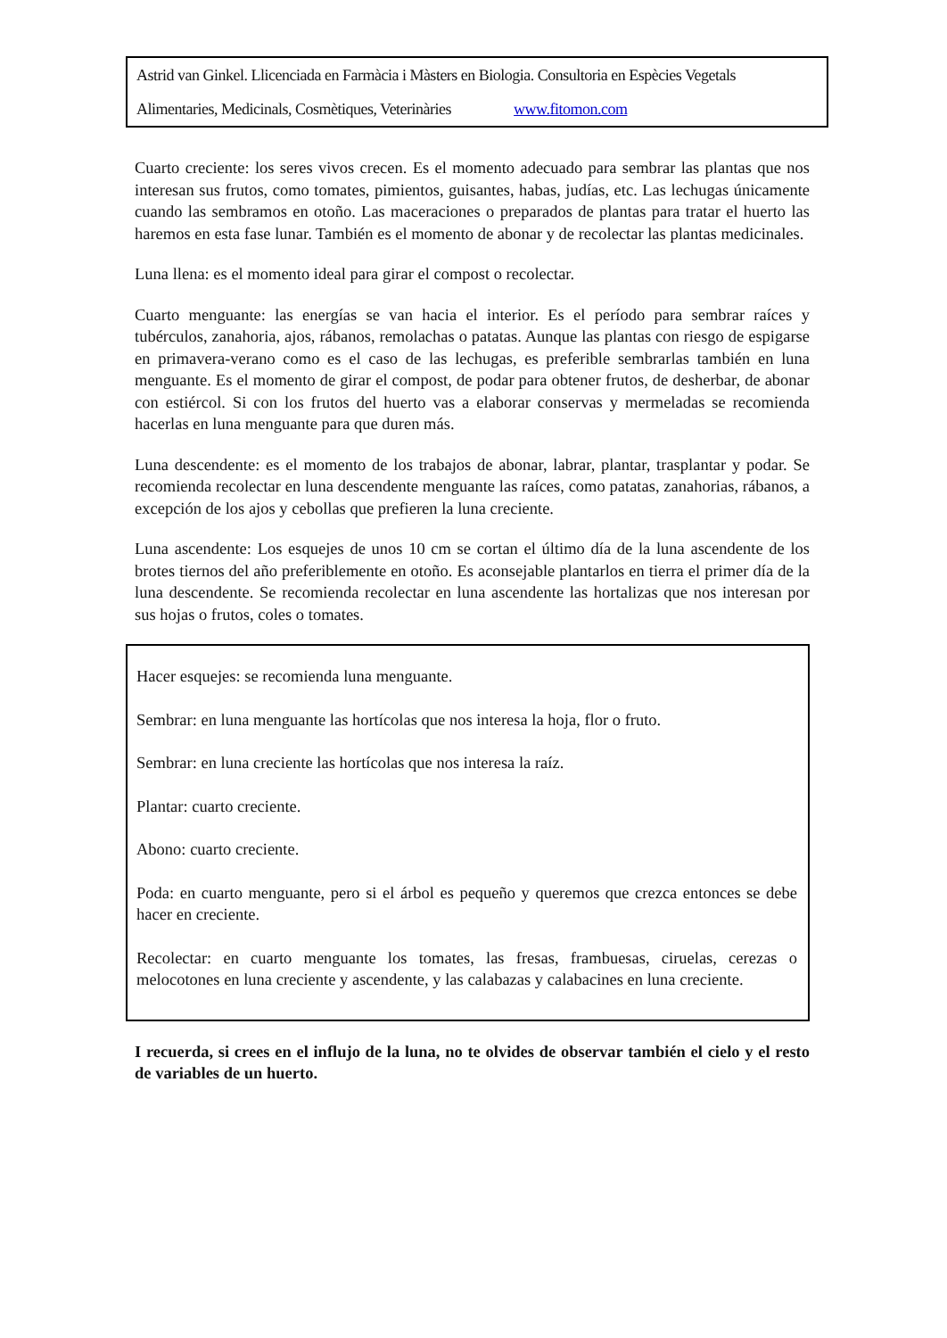Astrid van Ginkel. Llicenciada en Farmàcia i Màsters en Biologia. Consultoria en Espècies Vegetals
Alimentaries, Medicinals, Cosmètiques, Veterinàries www.fitomon.com
Cuarto creciente: los seres vivos crecen. Es el momento adecuado para sembrar las plantas que nos interesan sus frutos, como tomates, pimientos, guisantes, habas, judías, etc. Las lechugas únicamente cuando las sembramos en otoño. Las maceraciones o preparados de plantas para tratar el huerto las haremos en esta fase lunar. También es el momento de abonar y de recolectar las plantas medicinales.
Luna llena: es el momento ideal para girar el compost o recolectar.
Cuarto menguante: las energías se van hacia el interior. Es el período para sembrar raíces y tubérculos, zanahoria, ajos, rábanos, remolachas o patatas. Aunque las plantas con riesgo de espigarse en primavera-verano como es el caso de las lechugas, es preferible sembrarlas también en luna menguante. Es el momento de girar el compost, de podar para obtener frutos, de desherbar, de abonar con estiércol. Si con los frutos del huerto vas a elaborar conservas y mermeladas se recomienda hacerlas en luna menguante para que duren más.
Luna descendente: es el momento de los trabajos de abonar, labrar, plantar, trasplantar y podar. Se recomienda recolectar en luna descendente menguante las raíces, como patatas, zanahorias, rábanos, a excepción de los ajos y cebollas que prefieren la luna creciente.
Luna ascendente: Los esquejes de unos 10 cm se cortan el último día de la luna ascendente de los brotes tiernos del año preferiblemente en otoño. Es aconsejable plantarlos en tierra el primer día de la luna descendente. Se recomienda recolectar en luna ascendente las hortalizas que nos interesan por sus hojas o frutos, coles o tomates.
Hacer esquejes: se recomienda luna menguante.
Sembrar: en luna menguante las hortícolas que nos interesa la hoja, flor o fruto.
Sembrar: en luna creciente las hortícolas que nos interesa la raíz.
Plantar: cuarto creciente.
Abono: cuarto creciente.
Poda: en cuarto menguante, pero si el árbol es pequeño y queremos que crezca entonces se debe hacer en creciente.
Recolectar: en cuarto menguante los tomates, las fresas, frambuesas, ciruelas, cerezas o melocotones en luna creciente y ascendente, y las calabazas y calabacines en luna creciente.
I recuerda, si crees en el influjo de la luna, no te olvides de observar también el cielo y el resto de variables de un huerto.